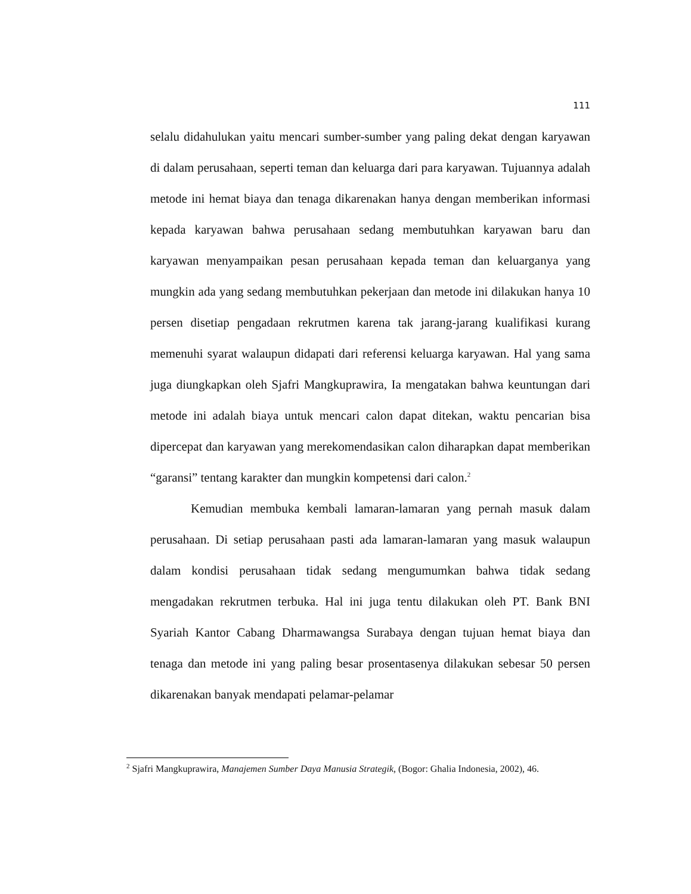111
selalu didahulukan yaitu mencari sumber-sumber yang paling dekat dengan karyawan di dalam perusahaan, seperti teman dan keluarga dari para karyawan. Tujuannya adalah metode ini hemat biaya dan tenaga dikarenakan hanya dengan memberikan informasi kepada karyawan bahwa perusahaan sedang membutuhkan karyawan baru dan karyawan menyampaikan pesan perusahaan kepada teman dan keluarganya yang mungkin ada yang sedang membutuhkan pekerjaan dan metode ini dilakukan hanya 10 persen disetiap pengadaan rekrutmen karena tak jarang-jarang kualifikasi kurang memenuhi syarat walaupun didapati dari referensi keluarga karyawan. Hal yang sama juga diungkapkan oleh Sjafri Mangkuprawira, Ia mengatakan bahwa keuntungan dari metode ini adalah biaya untuk mencari calon dapat ditekan, waktu pencarian bisa dipercepat dan karyawan yang merekomendasikan calon diharapkan dapat memberikan “garansi” tentang karakter dan mungkin kompetensi dari calon.<sup>2</sup>
Kemudian membuka kembali lamaran-lamaran yang pernah masuk dalam perusahaan. Di setiap perusahaan pasti ada lamaran-lamaran yang masuk walaupun dalam kondisi perusahaan tidak sedang mengumumkan bahwa tidak sedang mengadakan rekrutmen terbuka. Hal ini juga tentu dilakukan oleh PT. Bank BNI Syariah Kantor Cabang Dharmawangsa Surabaya dengan tujuan hemat biaya dan tenaga dan metode ini yang paling besar prosentasenya dilakukan sebesar 50 persen dikarenakan banyak mendapati pelamar-pelamar
<sup>2</sup> Sjafri Mangkuprawira, Manajemen Sumber Daya Manusia Strategik, (Bogor: Ghalia Indonesia, 2002), 46.